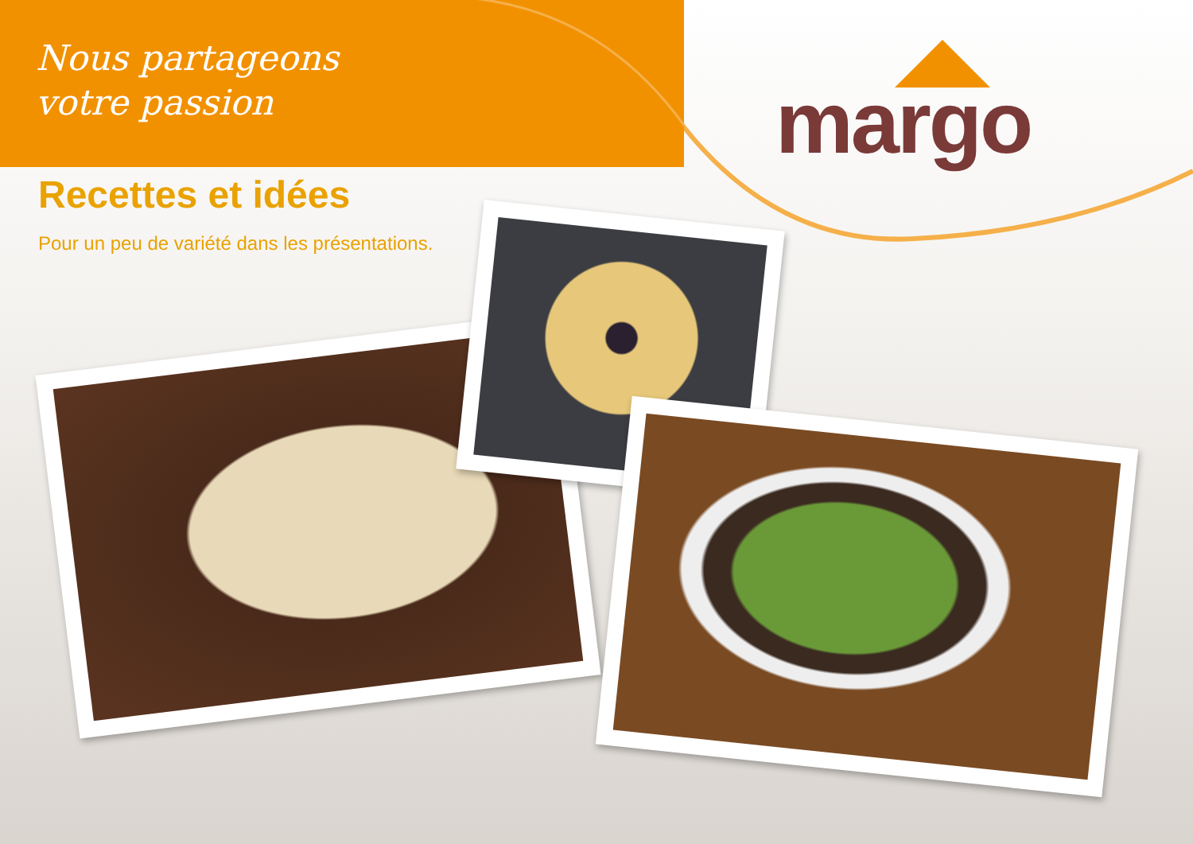Nous partageons
votre passion
margo
Recettes et idées
Pour un peu de variété dans les présentations.